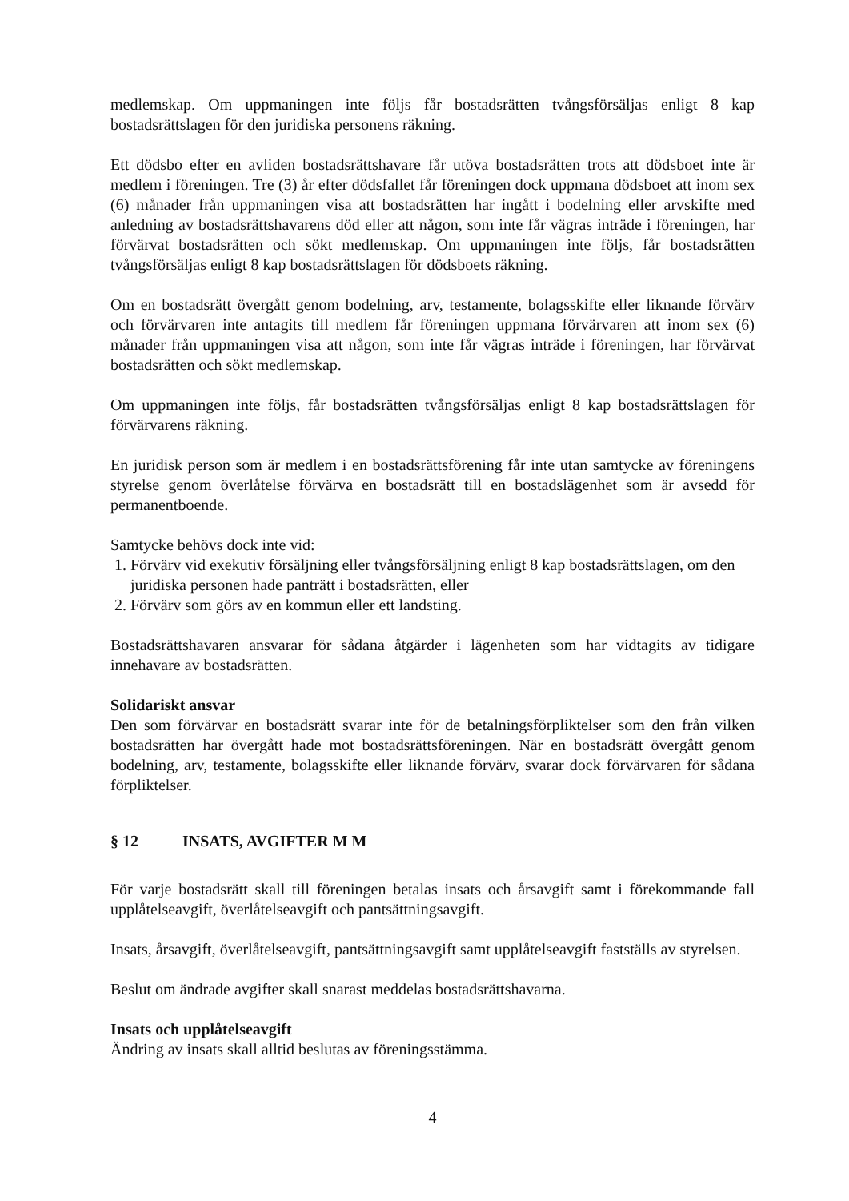medlemskap. Om uppmaningen inte följs får bostadsrätten tvångsförsäljas enligt 8 kap bostadsrättslagen för den juridiska personens räkning.
Ett dödsbo efter en avliden bostadsrättshavare får utöva bostadsrätten trots att dödsboet inte är medlem i föreningen. Tre (3) år efter dödsfallet får föreningen dock uppmana dödsboet att inom sex (6) månader från uppmaningen visa att bostadsrätten har ingått i bodelning eller arvskifte med anledning av bostadsrättshavarens död eller att någon, som inte får vägras inträde i föreningen, har förvärvat bostadsrätten och sökt medlemskap. Om uppmaningen inte följs, får bostadsrätten tvångsförsäljas enligt 8 kap bostadsrättslagen för dödsboets räkning.
Om en bostadsrätt övergått genom bodelning, arv, testamente, bolagsskifte eller liknande förvärv och förvärvaren inte antagits till medlem får föreningen uppmana förvärvaren att inom sex (6) månader från uppmaningen visa att någon, som inte får vägras inträde i föreningen, har förvärvat bostadsrätten och sökt medlemskap.
Om uppmaningen inte följs, får bostadsrätten tvångsförsäljas enligt 8 kap bostadsrättslagen för förvärvarens räkning.
En juridisk person som är medlem i en bostadsrättsförening får inte utan samtycke av föreningens styrelse genom överlåtelse förvärva en bostadsrätt till en bostadslägenhet som är avsedd för permanentboende.
Samtycke behövs dock inte vid:
1. Förvärv vid exekutiv försäljning eller tvångsförsäljning enligt 8 kap bostadsrättslagen, om den juridiska personen hade panträtt i bostadsrätten, eller
2. Förvärv som görs av en kommun eller ett landsting.
Bostadsrättshavaren ansvarar för sådana åtgärder i lägenheten som har vidtagits av tidigare innehavare av bostadsrätten.
Solidariskt ansvar
Den som förvärvar en bostadsrätt svarar inte för de betalningsförpliktelser som den från vilken bostadsrätten har övergått hade mot bostadsrättsföreningen. När en bostadsrätt övergått genom bodelning, arv, testamente, bolagsskifte eller liknande förvärv, svarar dock förvärvaren för sådana förpliktelser.
§ 12 INSATS, AVGIFTER M M
För varje bostadsrätt skall till föreningen betalas insats och årsavgift samt i förekommande fall upplåtelseavgift, överlåtelseavgift och pantsättningsavgift.
Insats, årsavgift, överlåtelseavgift, pantsättningsavgift samt upplåtelseavgift fastställs av styrelsen.
Beslut om ändrade avgifter skall snarast meddelas bostadsrättshavarna.
Insats och upplåtelseavgift
Ändring av insats skall alltid beslutas av föreningsstämma.
4